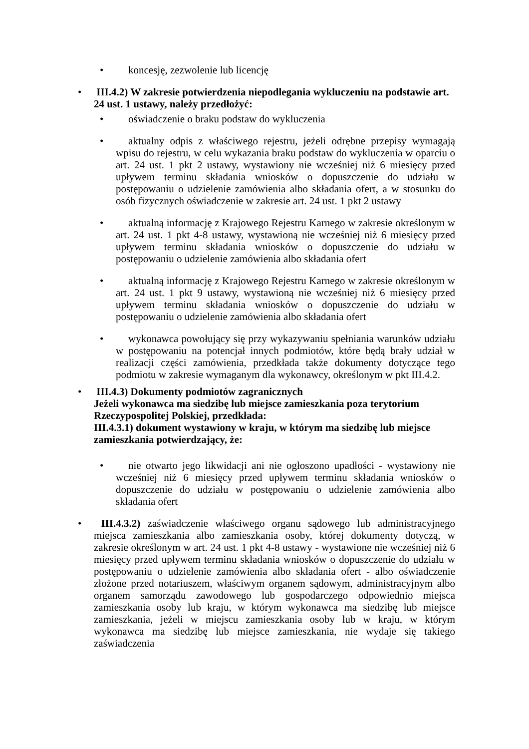• koncesję, zezwolenie lub licencję
• III.4.2) W zakresie potwierdzenia niepodlegania wykluczeniu na podstawie art. 24 ust. 1 ustawy, należy przedłożyć:
• oświadczenie o braku podstaw do wykluczenia
• aktualny odpis z właściwego rejestru, jeżeli odrębne przepisy wymagają wpisu do rejestru, w celu wykazania braku podstaw do wykluczenia w oparciu o art. 24 ust. 1 pkt 2 ustawy, wystawiony nie wcześniej niż 6 miesięcy przed upływem terminu składania wniosków o dopuszczenie do udziału w postępowaniu o udzielenie zamówienia albo składania ofert, a w stosunku do osób fizycznych oświadczenie w zakresie art. 24 ust. 1 pkt 2 ustawy
• aktualną informację z Krajowego Rejestru Karnego w zakresie określonym w art. 24 ust. 1 pkt 4-8 ustawy, wystawioną nie wcześniej niż 6 miesięcy przed upływem terminu składania wniosków o dopuszczenie do udziału w postępowaniu o udzielenie zamówienia albo składania ofert
• aktualną informację z Krajowego Rejestru Karnego w zakresie określonym w art. 24 ust. 1 pkt 9 ustawy, wystawioną nie wcześniej niż 6 miesięcy przed upływem terminu składania wniosków o dopuszczenie do udziału w postępowaniu o udzielenie zamówienia albo składania ofert
• wykonawca powołujący się przy wykazywaniu spełniania warunków udziału w postępowaniu na potencjał innych podmiotów, które będą brały udział w realizacji części zamówienia, przedkłada także dokumenty dotyczące tego podmiotu w zakresie wymaganym dla wykonawcy, określonym w pkt III.4.2.
• III.4.3) Dokumenty podmiotów zagranicznych
Jeżeli wykonawca ma siedzibę lub miejsce zamieszkania poza terytorium Rzeczypospolitej Polskiej, przedkłada:
III.4.3.1) dokument wystawiony w kraju, w którym ma siedzibę lub miejsce zamieszkania potwierdzający, że:
• nie otwarto jego likwidacji ani nie ogłoszono upadłości - wystawiony nie wcześniej niż 6 miesięcy przed upływem terminu składania wniosków o dopuszczenie do udziału w postępowaniu o udzielenie zamówienia albo składania ofert
• III.4.3.2) zaświadczenie właściwego organu sądowego lub administracyjnego miejsca zamieszkania albo zamieszkania osoby, której dokumenty dotyczą, w zakresie określonym w art. 24 ust. 1 pkt 4-8 ustawy - wystawione nie wcześniej niż 6 miesięcy przed upływem terminu składania wniosków o dopuszczenie do udziału w postępowaniu o udzielenie zamówienia albo składania ofert - albo oświadczenie złożone przed notariuszem, właściwym organem sądowym, administracyjnym albo organem samorządu zawodowego lub gospodarczego odpowiednio miejsca zamieszkania osoby lub kraju, w którym wykonawca ma siedzibę lub miejsce zamieszkania, jeżeli w miejscu zamieszkania osoby lub w kraju, w którym wykonawca ma siedzibę lub miejsce zamieszkania, nie wydaje się takiego zaświadczenia